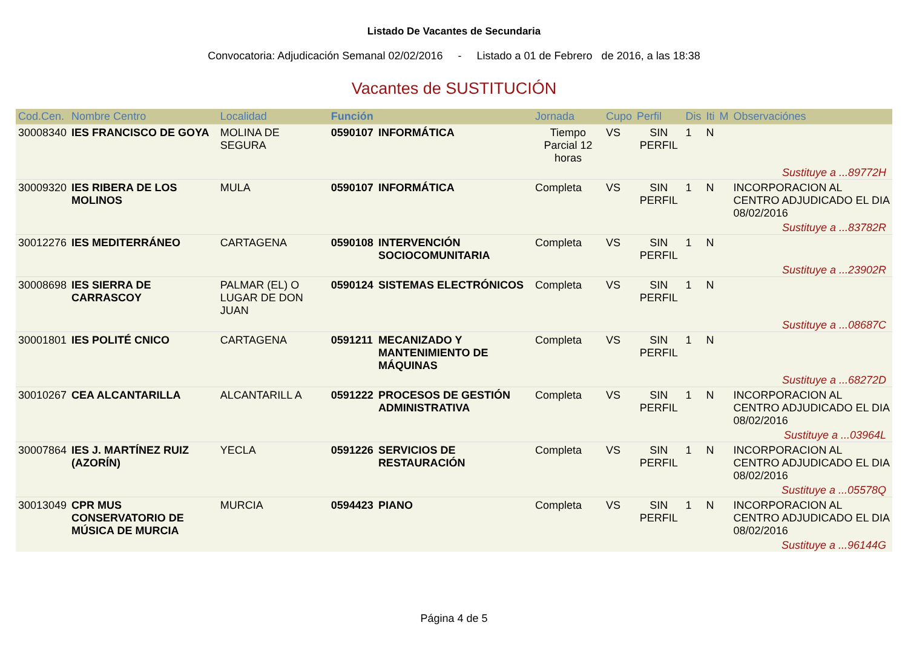Listado De Vacantes de Secundaria
Convocatoria: Adjudicación Semanal 02/02/2016 - Listado a 01 de Febrero de 2016, a las 18:38
Vacantes de SUSTITUCIÓN
| Cod.Cen. | Nombre Centro | Localidad | Función | | Jornada | Cupo | Perfil | Dis | Iti | M | Observaciónes |
| --- | --- | --- | --- | --- | --- | --- | --- | --- | --- | --- | --- |
| 30008340 | IES FRANCISCO DE GOYA | MOLINA DE SEGURA | 0590107 | INFORMÁTICA | Tiempo Parcial 12 horas | VS | SIN PERFIL | 1 | N | | |
| Sustituye a ...89772H | | | | | | | | | | | |
| 30009320 | IES RIBERA DE LOS MOLINOS | MULA | 0590107 | INFORMÁTICA | Completa | VS | SIN PERFIL | 1 | N | | INCORPORACION AL CENTRO ADJUDICADO EL DIA 08/02/2016 |
| Sustituye a ...83782R | | | | | | | | | | | |
| 30012276 | IES MEDITERRÁNEO | CARTAGENA | 0590108 | INTERVENCIÓN SOCIOCOMUNITARIA | Completa | VS | SIN PERFIL | 1 | N | | |
| Sustituye a ...23902R | | | | | | | | | | | |
| 30008698 | IES SIERRA DE CARRASCOY | PALMAR (EL) O LUGAR DE DON JUAN | 0590124 | SISTEMAS ELECTRÓNICOS | Completa | VS | SIN PERFIL | 1 | N | | |
| Sustituye a ...08687C | | | | | | | | | | | |
| 30001801 | IES POLITÉ CNICO | CARTAGENA | 0591211 | MECANIZADO Y MANTENIMIENTO DE MÁQUINAS | Completa | VS | SIN PERFIL | 1 | N | | |
| Sustituye a ...68272D | | | | | | | | | | | |
| 30010267 | CEA ALCANTARILLA | ALCANTARILL A | 0591222 | PROCESOS DE GESTIÓN ADMINISTRATIVA | Completa | VS | SIN PERFIL | 1 | N | | INCORPORACION AL CENTRO ADJUDICADO EL DIA 08/02/2016 |
| Sustituye a ...03964L | | | | | | | | | | | |
| 30007864 | IES J. MARTÍNEZ RUIZ (AZORÍN) | YECLA | 0591226 | SERVICIOS DE RESTAURACIÓN | Completa | VS | SIN PERFIL | 1 | N | | INCORPORACION AL CENTRO ADJUDICADO EL DIA 08/02/2016 |
| Sustituye a ...05578Q | | | | | | | | | | | |
| 30013049 | CPR MUS CONSERVATORIO DE MÚSICA DE MURCIA | MURCIA | 0594423 | PIANO | Completa | VS | SIN PERFIL | 1 | N | | INCORPORACION AL CENTRO ADJUDICADO EL DIA 08/02/2016 |
| Sustituye a ...96144G | | | | | | | | | | | |
Página 4 de 5